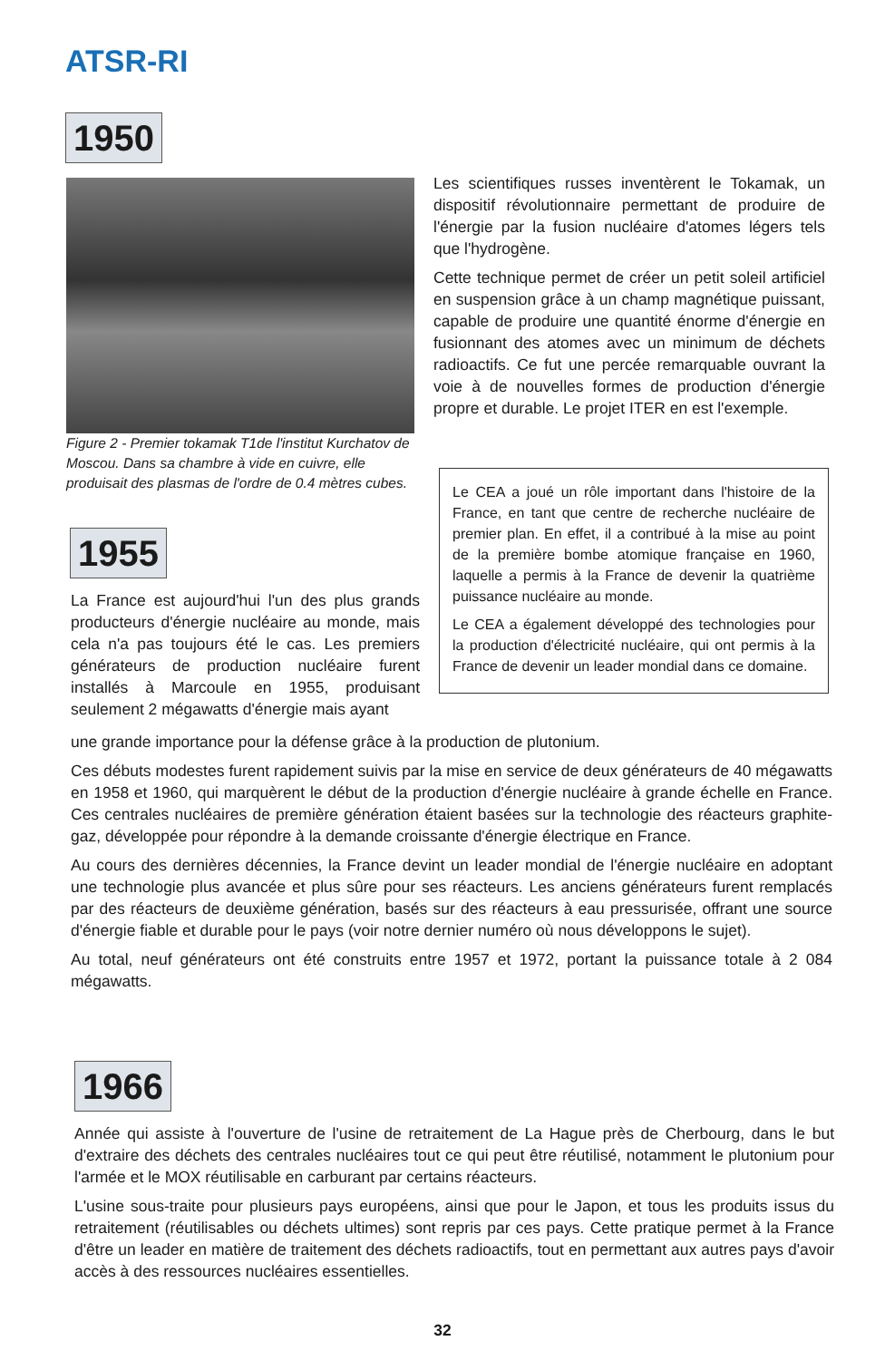ATSR-RI
1950
Figure 2 - Premier tokamak T1de l'institut Kurchatov de Moscou. Dans sa chambre à vide en cuivre, elle produisait des plasmas de l'ordre de 0.4 mètres cubes.
Les scientifiques russes inventèrent le Tokamak, un dispositif révolutionnaire permettant de produire de l'énergie par la fusion nucléaire d'atomes légers tels que l'hydrogène.
Cette technique permet de créer un petit soleil artificiel en suspension grâce à un champ magnétique puissant, capable de produire une quantité énorme d'énergie en fusionnant des atomes avec un minimum de déchets radioactifs. Ce fut une percée remarquable ouvrant la voie à de nouvelles formes de production d'énergie propre et durable. Le projet ITER en est l'exemple.
Le CEA a joué un rôle important dans l'histoire de la France, en tant que centre de recherche nucléaire de premier plan. En effet, il a contribué à la mise au point de la première bombe atomique française en 1960, laquelle a permis à la France de devenir la quatrième puissance nucléaire au monde.
Le CEA a également développé des technologies pour la production d'électricité nucléaire, qui ont permis à la France de devenir un leader mondial dans ce domaine.
1955
La France est aujourd'hui l'un des plus grands producteurs d'énergie nucléaire au monde, mais cela n'a pas toujours été le cas. Les premiers générateurs de production nucléaire furent installés à Marcoule en 1955, produisant seulement 2 mégawatts d'énergie mais ayant
une grande importance pour la défense grâce à la production de plutonium.
Ces débuts modestes furent rapidement suivis par la mise en service de deux générateurs de 40 mégawatts en 1958 et 1960, qui marquèrent le début de la production d'énergie nucléaire à grande échelle en France. Ces centrales nucléaires de première génération étaient basées sur la technologie des réacteurs graphite-gaz, développée pour répondre à la demande croissante d'énergie électrique en France.
Au cours des dernières décennies, la France devint un leader mondial de l'énergie nucléaire en adoptant une technologie plus avancée et plus sûre pour ses réacteurs. Les anciens générateurs furent remplacés par des réacteurs de deuxième génération, basés sur des réacteurs à eau pressurisée, offrant une source d'énergie fiable et durable pour le pays (voir notre dernier numéro où nous développons le sujet).
Au total, neuf générateurs ont été construits entre 1957 et 1972, portant la puissance totale à 2 084 mégawatts.
1966
Année qui assiste à l'ouverture de l'usine de retraitement de La Hague près de Cherbourg, dans le but d'extraire des déchets des centrales nucléaires tout ce qui peut être réutilisé, notamment le plutonium pour l'armée et le MOX réutilisable en carburant par certains réacteurs.
L'usine sous-traite pour plusieurs pays européens, ainsi que pour le Japon, et tous les produits issus du retraitement (réutilisables ou déchets ultimes) sont repris par ces pays. Cette pratique permet à la France d'être un leader en matière de traitement des déchets radioactifs, tout en permettant aux autres pays d'avoir accès à des ressources nucléaires essentielles.
32